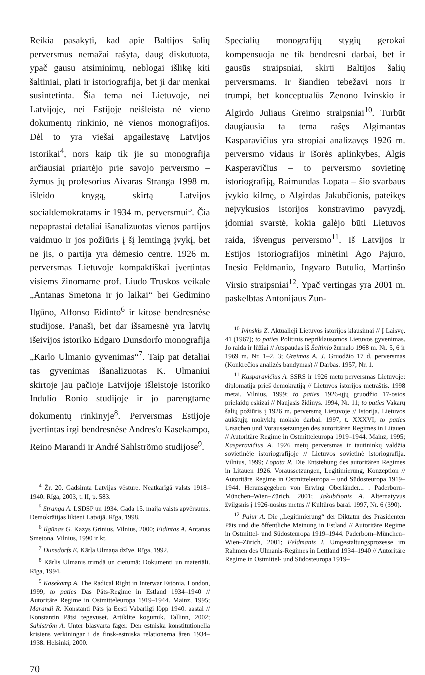Reikia pasakyti, kad apie Baltijos šalių perversmus nemažai rašyta, daug diskutuota, ypač gausu atsiminimų, neblogai išlikę kiti šaltiniai, plati ir istoriografija, bet ji dar menkai susintetinta. Šia tema nei Lietuvoje, nei Latvijoje, nei Estijoje neišleista nė vieno dokumentų rinkinio, nė vienos monografijos. Dėl to yra viešai apgailestavę Latvijos istorikai<sup>4</sup>, nors kaip tik jie su monografija arčiausiai priartėjo prie savojo perversmo – žymus jų profesorius Aivaras Stranga 1998 m. išleido knygą, skirtą Latvijos socialdemokratams ir 1934 m. perversmui<sup>5</sup>. Čia nepaprastai detaliai išanalizuotas vienos partijos vaidmuo ir jos požiūris į šį lemtingą įvykį, bet ne jis, o partija yra dėmesio centre. 1926 m. perversmas Lietuvoje kompaktiškai įvertintas visiems žinomame prof. Liudo Truskos veikale „Antanas Smetona ir jo laikai“ bei Gedimino Ilgūno, Alfonso Eidinto<sup>6</sup> ir kitose bendresnėse studijose. Panaši, bet dar išsamesnė yra latvių išeivijos istoriko Edgaro Dunsdorfo monografija „Karlo Ulmanio gyvenimas“<sup>7</sup>. Taip pat detaliai tas gyvenimas išanalizuotas K. Ulmaniui skirtoje jau pačioje Latvijoje išleistoje istoriko Indulio Ronio studijoje ir jo parengtame dokumentų rinkinyje<sup>8</sup>. Perversmas Estijoje įvertintas irgi bendresnėse Andres'o Kasekampo, Reino Marandi ir André Sahlströmo studijose<sup>9</sup>.
<sup>4</sup> Žr. 20. Gadsimta Latvijas vēsture. Neatkarīgā valsts 1918–1940. Rīga, 2003, t. II, p. 583.
<sup>5</sup> Stranga A. LSDSP un 1934. Gada 15. maija valsts apvērsums. Demokrātijas likteņi Latvijā. Rīga, 1998.
<sup>6</sup> Ilgūnas G. Kazys Grinius. Vilnius, 2000; Eidintas A. Antanas Smetona. Vilnius, 1990 ir kt.
<sup>7</sup> Dunsdorfs E. Kārļa Ulmaņa dzīve. Rīga, 1992.
<sup>8</sup> Kārlis Ulmanis trimdā un cietumā: Dokumenti un materiāli. Rīga, 1994.
<sup>9</sup> Kasekamp A. The Radical Right in Interwar Estonia. London, 1999; to paties Das Päts-Regime in Estland 1934–1940 // Autoritäre Regime in Ostmitteleuropa 1919–1944. Mainz, 1995; Marandi R. Konstanti Päts ja Eesti Vabariigi lõpp 1940. aastal // Konstantin Pätsi tegevuset. Artiklite kogumik. Tallinn, 2002; Sahlström A. Unter blåsvarta fäger. Den estniska konstitutionella krisiens verkiningar i de finsk-estniska relationerna åren 1934–1938. Helsinki, 2000.
Specialių monografijų stygių gerokai kompensuoja ne tik bendresni darbai, bet ir gausūs straipsniai, skirti Baltijos šalių perversmams. Ir šiandien tebežavi nors ir trumpi, bet konceptualūs Zenono Ivinskio ir Algirdo Juliaus Greimo straipsniai<sup>10</sup>. Turbūt daugiausia ta tema rašęs Algimantas Kasparavičius yra stropiai analizavęs 1926 m. perversmo vidaus ir išorės aplinkybes, Algis Kasperavičius – to perversmo sovietinę istoriografiją, Raimundas Lopata – šio svarbaus įvykio kilmę, o Algirdas Jakubčionis, pateikęs neįvykusios istorijos konstravimo pavyzdį, įdomiai svarstė, kokia galėjo būti Lietuvos raida, išvengus perversmo<sup>11</sup>. Iš Latvijos ir Estijos istoriografijos minėtini Ago Pajuro, Inesio Feldmanio, Ingvaro Butulio, Martinšo Virsio straipsniai<sup>12</sup>. Ypač vertingas yra 2001 m. paskelbtas Antonijaus Zun-
<sup>10</sup> Ivinskis Z. Aktualieji Lietuvos istorijos klausimai // Į Laisvę. 41 (1967); to paties Politinis nepriklausomos Lietuvos gyvenimas. Jo raida ir lūžiai // Atspaudas iš Šaltinio žurnalo 1968 m. Nr. 5, 6 ir 1969 m. Nr. 1–2, 3; Greimas A. J. Gruodžio 17 d. perversmas (Konkrečios analizės bandymas) // Darbas. 1957, Nr. 1.
<sup>11</sup> Kasparavičius A. SSRS ir 1926 metų perversmas Lietuvoje: diplomatija prieš demokratiją // Lietuvos istorijos metraštis. 1998 metai. Vilnius, 1999; to paties 1926-ųjų gruodžio 17-osios prielaidų eskizai // Naujasis židinys. 1994, Nr. 11; to paties Vakarų šalių požiūris į 1926 m. perversmą Lietuvoje // Istorija. Lietuvos aukštųjų mokyklų mokslo darbai. 1997, t. XXXVI; to paties Ursachen und Voraussetzungen des autoritären Regimes in Litauen // Autoritäre Regime in Ostmitteleuropa 1919–1944. Mainz, 1995; Kasperavičius A. 1926 metų perversmas ir tautininkų valdžia sovietinėje istoriografijoje // Lietuvos sovietinė istoriografija. Vilnius, 1999; Lopata R. Die Entstehung des autoritären Regimes in Litauen 1926. Voraussetzungen, Legitimierung, Konzeption // Autoritäre Regime in Ostmitteleuropa – und Südosteuropa 1919–1944. Herausgegeben von Erwing Oberländer... . Paderborn–München–Wien–Zürich, 2001; Jakubčionis A. Alternatyvus žvilgsnis į 1926-uosius metus // Kultūros barai. 1997, Nr. 6 (390).
<sup>12</sup> Pajur A. Die „Legitimierung“ der Diktatur des Präsidenten Päts und die öffentliche Meinung in Estland // Autoritäre Regime in Ostmittel- und Südosteuropa 1919–1944. Paderborn–München–Wien–Zürich, 2001; Feldmanis I. Umgestaltungsprozesse im Rahmen des Ulmanis-Regimes in Lettland 1934–1940 // Autoritäre Regime in Ostmittel- und Südosteuropa 1919–
70